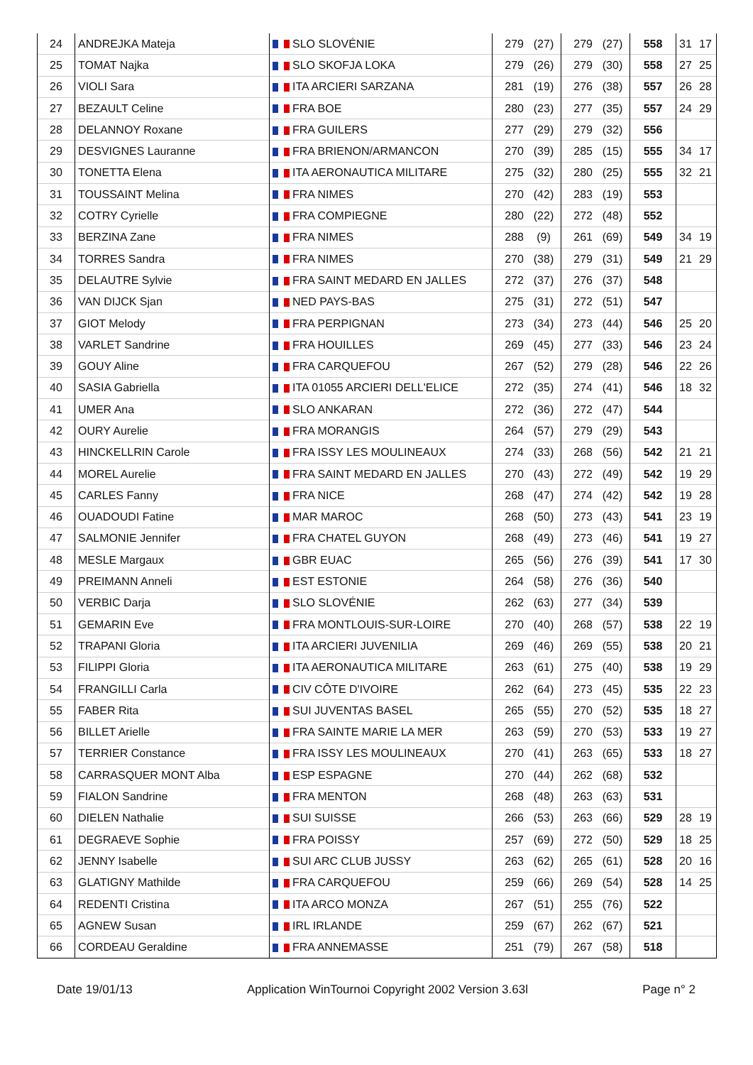| 24 | ANDREJKA Mateja | SLO SLOVÉNIE | 279 | (27) | 279 | (27) | 558 | 31 | 17 |
| 25 | TOMAT Najka | SLO SKOFJA LOKA | 279 | (26) | 279 | (30) | 558 | 27 | 25 |
| 26 | VIOLI Sara | ITA ARCIERI SARZANA | 281 | (19) | 276 | (38) | 557 | 26 | 28 |
| 27 | BEZAULT Celine | FRA BOE | 280 | (23) | 277 | (35) | 557 | 24 | 29 |
| 28 | DELANNOY Roxane | FRA GUILERS | 277 | (29) | 279 | (32) | 556 | | |
| 29 | DESVIGNES Lauranne | FRA BRIENON/ARMANCON | 270 | (39) | 285 | (15) | 555 | 34 | 17 |
| 30 | TONETTA Elena | ITA AERONAUTICA MILITARE | 275 | (32) | 280 | (25) | 555 | 32 | 21 |
| 31 | TOUSSAINT Melina | FRA NIMES | 270 | (42) | 283 | (19) | 553 | | |
| 32 | COTRY Cyrielle | FRA COMPIEGNE | 280 | (22) | 272 | (48) | 552 | | |
| 33 | BERZINA Zane | FRA NIMES | 288 | (9) | 261 | (69) | 549 | 34 | 19 |
| 34 | TORRES Sandra | FRA NIMES | 270 | (38) | 279 | (31) | 549 | 21 | 29 |
| 35 | DELAUTRE Sylvie | FRA SAINT MEDARD EN JALLES | 272 | (37) | 276 | (37) | 548 | | |
| 36 | VAN DIJCK Sjan | NED PAYS-BAS | 275 | (31) | 272 | (51) | 547 | | |
| 37 | GIOT Melody | FRA PERPIGNAN | 273 | (34) | 273 | (44) | 546 | 25 | 20 |
| 38 | VARLET Sandrine | FRA HOUILLES | 269 | (45) | 277 | (33) | 546 | 23 | 24 |
| 39 | GOUY Aline | FRA CARQUEFOU | 267 | (52) | 279 | (28) | 546 | 22 | 26 |
| 40 | SASIA Gabriella | ITA 01055 ARCIERI DELL'ELICE | 272 | (35) | 274 | (41) | 546 | 18 | 32 |
| 41 | UMER Ana | SLO ANKARAN | 272 | (36) | 272 | (47) | 544 | | |
| 42 | OURY Aurelie | FRA MORANGIS | 264 | (57) | 279 | (29) | 543 | | |
| 43 | HINCKELLRIN Carole | FRA ISSY LES MOULINEAUX | 274 | (33) | 268 | (56) | 542 | 21 | 21 |
| 44 | MOREL Aurelie | FRA SAINT MEDARD EN JALLES | 270 | (43) | 272 | (49) | 542 | 19 | 29 |
| 45 | CARLES Fanny | FRA NICE | 268 | (47) | 274 | (42) | 542 | 19 | 28 |
| 46 | OUADOUDI Fatine | MAR MAROC | 268 | (50) | 273 | (43) | 541 | 23 | 19 |
| 47 | SALMONIE Jennifer | FRA CHATEL GUYON | 268 | (49) | 273 | (46) | 541 | 19 | 27 |
| 48 | MESLE Margaux | GBR EUAC | 265 | (56) | 276 | (39) | 541 | 17 | 30 |
| 49 | PREIMANN Anneli | EST ESTONIE | 264 | (58) | 276 | (36) | 540 | | |
| 50 | VERBIC Darja | SLO SLOVÉNIE | 262 | (63) | 277 | (34) | 539 | | |
| 51 | GEMARIN Eve | FRA MONTLOUIS-SUR-LOIRE | 270 | (40) | 268 | (57) | 538 | 22 | 19 |
| 52 | TRAPANI Gloria | ITA ARCIERI JUVENILIA | 269 | (46) | 269 | (55) | 538 | 20 | 21 |
| 53 | FILIPPI Gloria | ITA AERONAUTICA MILITARE | 263 | (61) | 275 | (40) | 538 | 19 | 29 |
| 54 | FRANGILLI Carla | CIV CÔTE D'IVOIRE | 262 | (64) | 273 | (45) | 535 | 22 | 23 |
| 55 | FABER Rita | SUI JUVENTAS BASEL | 265 | (55) | 270 | (52) | 535 | 18 | 27 |
| 56 | BILLET Arielle | FRA SAINTE MARIE LA MER | 263 | (59) | 270 | (53) | 533 | 19 | 27 |
| 57 | TERRIER Constance | FRA ISSY LES MOULINEAUX | 270 | (41) | 263 | (65) | 533 | 18 | 27 |
| 58 | CARRASQUER MONT Alba | ESP ESPAGNE | 270 | (44) | 262 | (68) | 532 | | |
| 59 | FIALON Sandrine | FRA MENTON | 268 | (48) | 263 | (63) | 531 | | |
| 60 | DIELEN Nathalie | SUI SUISSE | 266 | (53) | 263 | (66) | 529 | 28 | 19 |
| 61 | DEGRAEVE Sophie | FRA POISSY | 257 | (69) | 272 | (50) | 529 | 18 | 25 |
| 62 | JENNY Isabelle | SUI ARC CLUB JUSSY | 263 | (62) | 265 | (61) | 528 | 20 | 16 |
| 63 | GLATIGNY Mathilde | FRA CARQUEFOU | 259 | (66) | 269 | (54) | 528 | 14 | 25 |
| 64 | REDENTI Cristina | ITA ARCO MONZA | 267 | (51) | 255 | (76) | 522 | | |
| 65 | AGNEW Susan | IRL IRLANDE | 259 | (67) | 262 | (67) | 521 | | |
| 66 | CORDEAU Geraldine | FRA ANNEMASSE | 251 | (79) | 267 | (58) | 518 | | |
Date 19/01/13 Application WinTournoi Copyright 2002 Version 3.63l Page n° 2